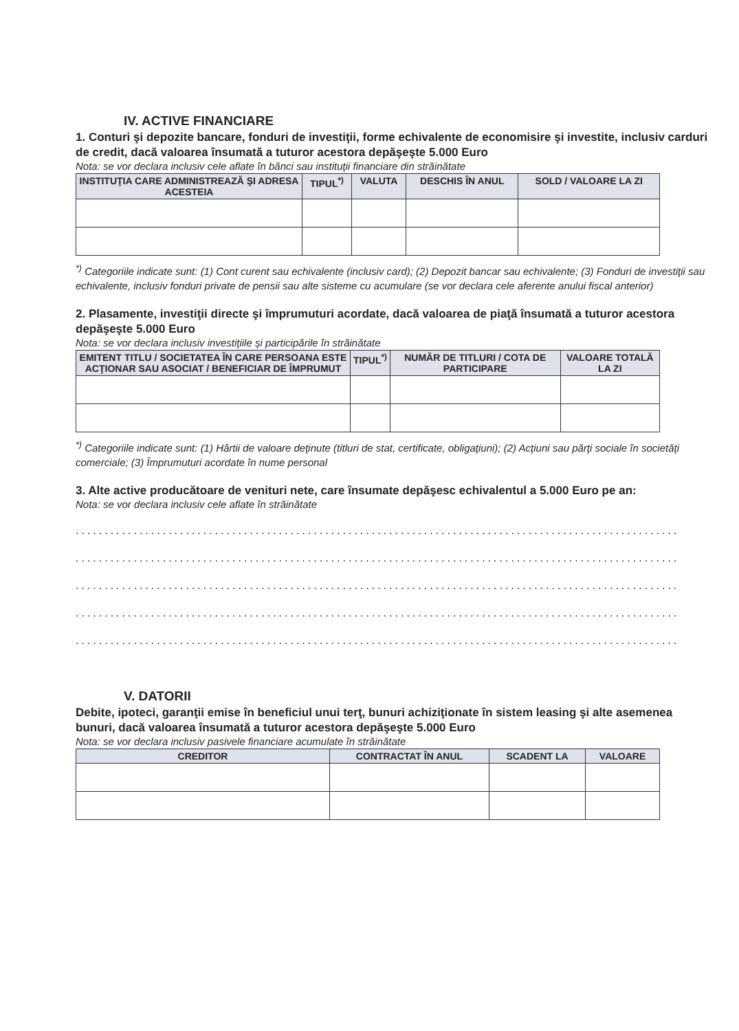IV. ACTIVE FINANCIARE
1. Conturi şi depozite bancare, fonduri de investiţii, forme echivalente de economisire şi investite, inclusiv carduri de credit, dacă valoarea însumată a tuturor acestora depăşeşte 5.000 Euro
Nota: se vor declara inclusiv cele aflate în bănci sau instituţii financiare din străinătate
| INSTITUŢIA CARE ADMINISTREAZĂ ŞI ADRESA ACESTEIA | TIPUL<sup>*)</sup> | VALUTA | DESCHIS ÎN ANUL | SOLD / VALOARE LA ZI |
| --- | --- | --- | --- | --- |
<sup>*)</sup> Categoriile indicate sunt: (1) Cont curent sau echivalente (inclusiv card); (2) Depozit bancar sau echivalente; (3) Fonduri de investiţii sau echivalente, inclusiv fonduri private de pensii sau alte sisteme cu acumulare (se vor declara cele aferente anului fiscal anterior)
2. Plasamente, investiţii directe şi împrumuturi acordate, dacă valoarea de piaţă însumată a tuturor acestora depăşeşte 5.000 Euro
Nota: se vor declara inclusiv investiţiile şi participările în străinătate
| EMITENT TITLU / SOCIETATEA ÎN CARE PERSOANA ESTE ACŢIONAR SAU ASOCIAT / BENEFICIAR DE ÎMPRUMUT | TIPUL<sup>*)</sup> | NUMĂR DE TITLURI / COTA DE PARTICIPARE | VALOARE TOTALĂ LA ZI |
| --- | --- | --- | --- |
<sup>*)</sup> Categoriile indicate sunt: (1) Hârtii de valoare deţinute (titluri de stat, certificate, obligaţiuni); (2) Acţiuni sau părţi sociale în societăţi comerciale; (3) Împrumuturi acordate în nume personal
3. Alte active producătoare de venituri nete, care însumate depăşesc echivalentul a 5.000 Euro pe an:
Nota: se vor declara inclusiv cele aflate în străinătate
........................................................................................................
........................................................................................................
........................................................................................................
........................................................................................................
........................................................................................................
V. DATORII
Debite, ipoteci, garanţii emise în beneficiul unui terţ, bunuri achiziţionate în sistem leasing şi alte asemenea bunuri, dacă valoarea însumată a tuturor acestora depăşeşte 5.000 Euro
Nota: se vor declara inclusiv pasivele financiare acumulate în străinătate
| CREDITOR | CONTRACTAT ÎN ANUL | SCADENT LA | VALOARE |
| --- | --- | --- | --- |